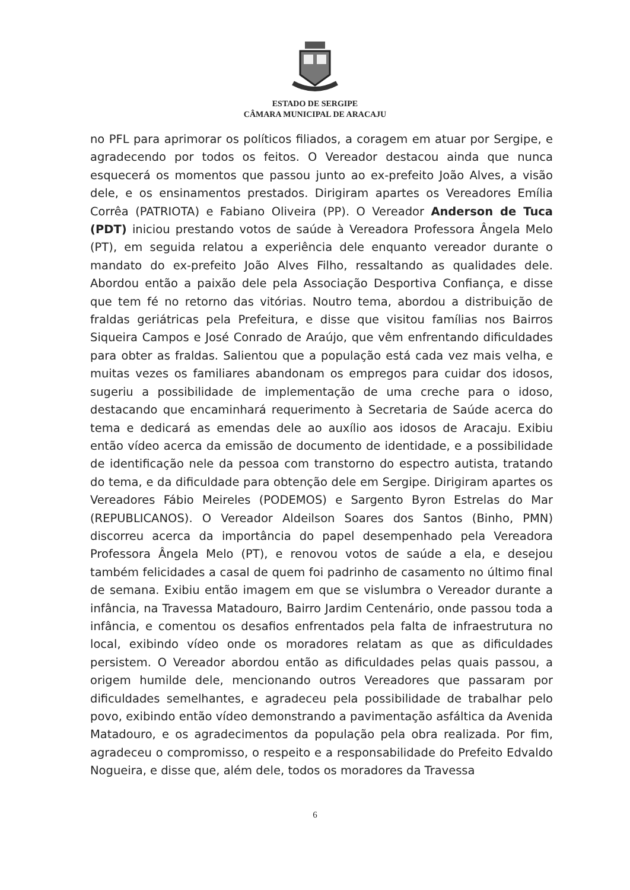ESTADO DE SERGIPE
CÂMARA MUNICIPAL DE ARACAJU
no PFL para aprimorar os políticos filiados, a coragem em atuar por Sergipe, e agradecendo por todos os feitos. O Vereador destacou ainda que nunca esquecerá os momentos que passou junto ao ex-prefeito João Alves, a visão dele, e os ensinamentos prestados. Dirigiram apartes os Vereadores Emília Corrêa (PATRIOTA) e Fabiano Oliveira (PP). O Vereador Anderson de Tuca (PDT) iniciou prestando votos de saúde à Vereadora Professora Ângela Melo (PT), em seguida relatou a experiência dele enquanto vereador durante o mandato do ex-prefeito João Alves Filho, ressaltando as qualidades dele. Abordou então a paixão dele pela Associação Desportiva Confiança, e disse que tem fé no retorno das vitórias. Noutro tema, abordou a distribuição de fraldas geriátricas pela Prefeitura, e disse que visitou famílias nos Bairros Siqueira Campos e José Conrado de Araújo, que vêm enfrentando dificuldades para obter as fraldas. Salientou que a população está cada vez mais velha, e muitas vezes os familiares abandonam os empregos para cuidar dos idosos, sugeriu a possibilidade de implementação de uma creche para o idoso, destacando que encaminhará requerimento à Secretaria de Saúde acerca do tema e dedicará as emendas dele ao auxílio aos idosos de Aracaju. Exibiu então vídeo acerca da emissão de documento de identidade, e a possibilidade de identificação nele da pessoa com transtorno do espectro autista, tratando do tema, e da dificuldade para obtenção dele em Sergipe. Dirigiram apartes os Vereadores Fábio Meireles (PODEMOS) e Sargento Byron Estrelas do Mar (REPUBLICANOS). O Vereador Aldeilson Soares dos Santos (Binho, PMN) discorreu acerca da importância do papel desempenhado pela Vereadora Professora Ângela Melo (PT), e renovou votos de saúde a ela, e desejou também felicidades a casal de quem foi padrinho de casamento no último final de semana. Exibiu então imagem em que se vislumbra o Vereador durante a infância, na Travessa Matadouro, Bairro Jardim Centenário, onde passou toda a infância, e comentou os desafios enfrentados pela falta de infraestrutura no local, exibindo vídeo onde os moradores relatam as que as dificuldades persistem. O Vereador abordou então as dificuldades pelas quais passou, a origem humilde dele, mencionando outros Vereadores que passaram por dificuldades semelhantes, e agradeceu pela possibilidade de trabalhar pelo povo, exibindo então vídeo demonstrando a pavimentação asfáltica da Avenida Matadouro, e os agradecimentos da população pela obra realizada. Por fim, agradeceu o compromisso, o respeito e a responsabilidade do Prefeito Edvaldo Nogueira, e disse que, além dele, todos os moradores da Travessa
6